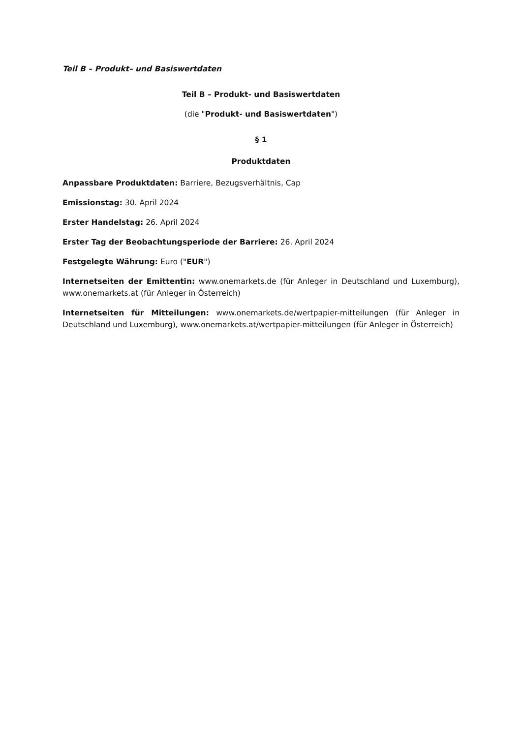Teil B – Produkt– und Basiswertdaten
Teil B – Produkt- und Basiswertdaten
(die "Produkt- und Basiswertdaten")
§ 1
Produktdaten
Anpassbare Produktdaten: Barriere, Bezugsverhältnis, Cap
Emissionstag: 30. April 2024
Erster Handelstag: 26. April 2024
Erster Tag der Beobachtungsperiode der Barriere: 26. April 2024
Festgelegte Währung: Euro ("EUR")
Internetseiten der Emittentin: www.onemarkets.de (für Anleger in Deutschland und Luxemburg), www.onemarkets.at (für Anleger in Österreich)
Internetseiten für Mitteilungen: www.onemarkets.de/wertpapier-mitteilungen (für Anleger in Deutschland und Luxemburg), www.onemarkets.at/wertpapier-mitteilungen (für Anleger in Österreich)